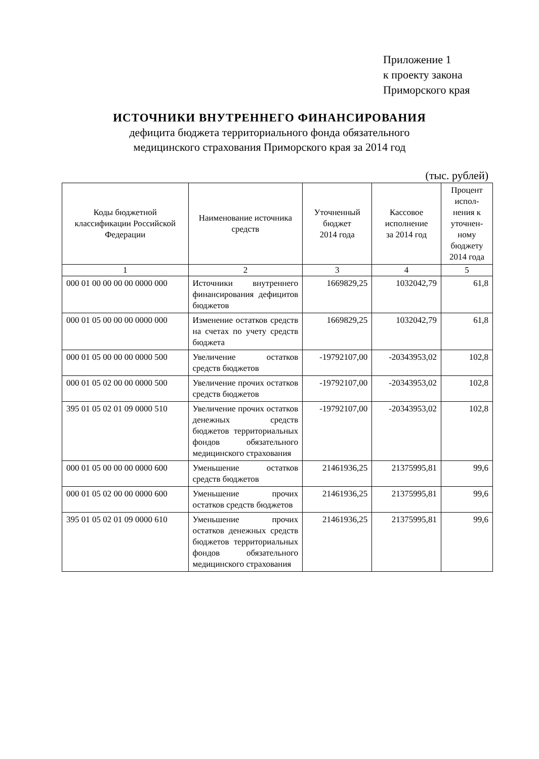Приложение 1
к проекту закона
Приморского края
ИСТОЧНИКИ ВНУТРЕННЕГО ФИНАНСИРОВАНИЯ
дефицита бюджета территориального фонда обязательного
медицинского страхования Приморского края за 2014 год
(тыс. рублей)
| Коды бюджетной классификации Российской Федерации | Наименование источника средств | Уточненный бюджет 2014 года | Кассовое исполнение за 2014 год | Процент испол-нения к уточнен-ному бюджету 2014 года |
| --- | --- | --- | --- | --- |
| 1 | 2 | 3 | 4 | 5 |
| 000 01 00 00 00 00 0000 000 | Источники внутреннего финансирования дефицитов бюджетов | 1669829,25 | 1032042,79 | 61,8 |
| 000 01 05 00 00 00 0000 000 | Изменение остатков средств на счетах по учету средств бюджета | 1669829,25 | 1032042,79 | 61,8 |
| 000 01 05 00 00 00 0000 500 | Увеличение остатков средств бюджетов | -19792107,00 | -20343953,02 | 102,8 |
| 000 01 05 02 00 00 0000 500 | Увеличение прочих остатков средств бюджетов | -19792107,00 | -20343953,02 | 102,8 |
| 395 01 05 02 01 09 0000 510 | Увеличение прочих остатков денежных средств бюджетов территориальных фондов обязательного медицинского страхования | -19792107,00 | -20343953,02 | 102,8 |
| 000 01 05 00 00 00 0000 600 | Уменьшение остатков средств бюджетов | 21461936,25 | 21375995,81 | 99,6 |
| 000 01 05 02 00 00 0000 600 | Уменьшение прочих остатков средств бюджетов | 21461936,25 | 21375995,81 | 99,6 |
| 395 01 05 02 01 09 0000 610 | Уменьшение прочих остатков денежных средств бюджетов территориальных фондов обязательного медицинского страхования | 21461936,25 | 21375995,81 | 99,6 |